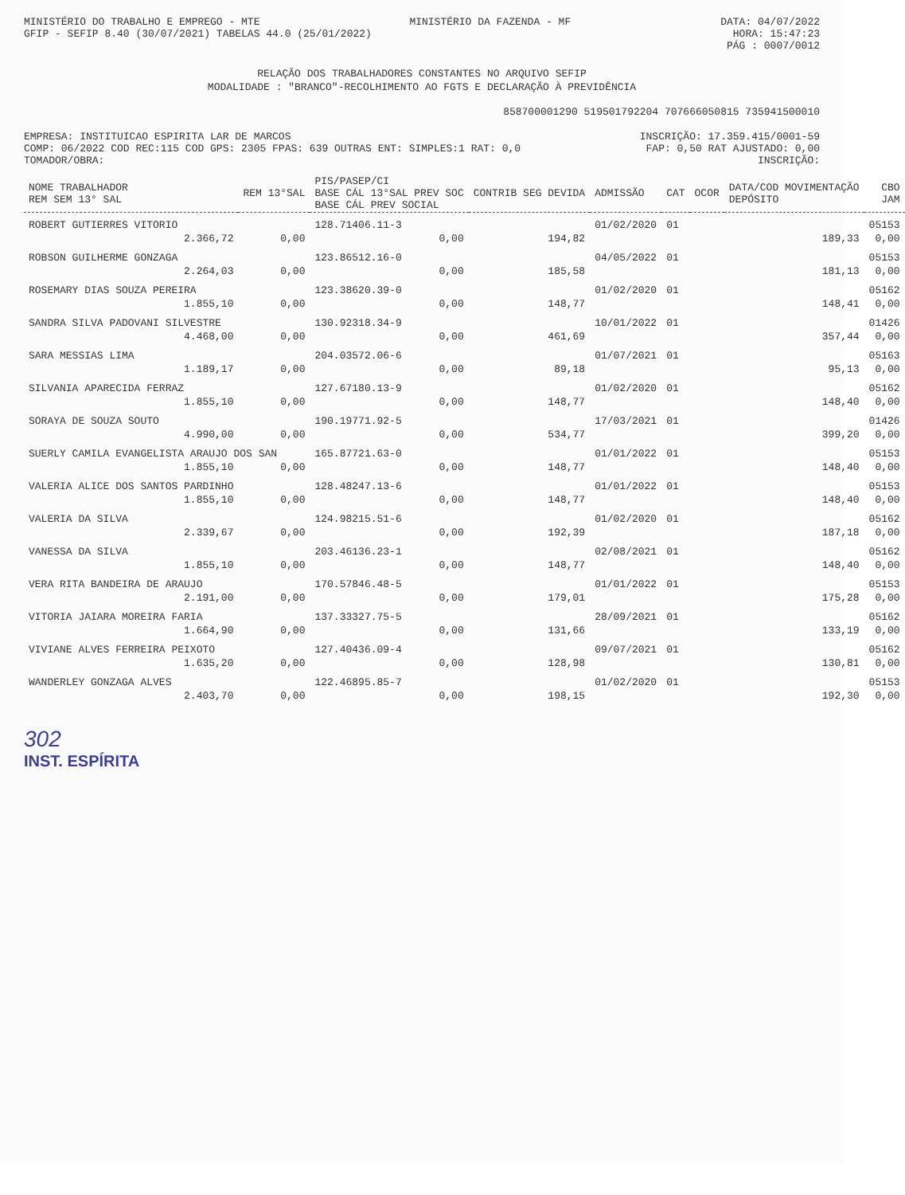MINISTÉRIO DO TRABALHO E EMPREGO - MTE MINISTÉRIO DA FAZENDA - MF DATA: 04/07/2022
GFIP - SEFIP 8.40 (30/07/2021) TABELAS 44.0 (25/01/2022) HORA: 15:47:23
PÁG : 0007/0012
RELAÇÃO DOS TRABALHADORES CONSTANTES NO ARQUIVO SEFIP
MODALIDADE : "BRANCO"-RECOLHIMENTO AO FGTS E DECLARAÇÃO À PREVIDÊNCIA
858700001290 519501792204 707666050815 735941500010
EMPRESA: INSTITUICAO ESPIRITA LAR DE MARCOS INSCRIÇÃO: 17.359.415/0001-59
COMP: 06/2022 COD REC:115 COD GPS: 2305 FPAS: 639 OUTRAS ENT: SIMPLES:1 RAT: 0,0 FAP: 0,50 RAT AJUSTADO: 0,00
TOMADOR/OBRA: INSCRIÇÃO:
| NOME TRABALHADOR REM SEM 13° SAL | REM 13°SAL | PIS/PASEP/CI BASE CÁL 13°SAL PREV SOC BASE CÁL PREV SOCIAL | CONTRIB SEG DEVIDA | ADMISSÃO | CAT | OCOR | DATA/COD MOVIMENTAÇÃO DEPÓSITO | CBO JAM |
| --- | --- | --- | --- | --- | --- | --- | --- | --- |
| ROBERT GUTIERRES VITORIO | | 128.71406.11-3 | | 01/02/2020 | 01 | | | 05153 |
| 2.366,72 | 0,00 | 0,00 | 194,82 | | | | 189,33 | 0,00 |
| ROBSON GUILHERME GONZAGA | | 123.86512.16-0 | | 04/05/2022 | 01 | | | 05153 |
| 2.264,03 | 0,00 | 0,00 | 185,58 | | | | 181,13 | 0,00 |
| ROSEMARY DIAS SOUZA PEREIRA | | 123.38620.39-0 | | 01/02/2020 | 01 | | | 05162 |
| 1.855,10 | 0,00 | 0,00 | 148,77 | | | | 148,41 | 0,00 |
| SANDRA SILVA PADOVANI SILVESTRE | | 130.92318.34-9 | | 10/01/2022 | 01 | | | 01426 |
| 4.468,00 | 0,00 | 0,00 | 461,69 | | | | 357,44 | 0,00 |
| SARA MESSIAS LIMA | | 204.03572.06-6 | | 01/07/2021 | 01 | | | 05163 |
| 1.189,17 | 0,00 | 0,00 | 89,18 | | | | 95,13 | 0,00 |
| SILVANIA APARECIDA FERRAZ | | 127.67180.13-9 | | 01/02/2020 | 01 | | | 05162 |
| 1.855,10 | 0,00 | 0,00 | 148,77 | | | | 148,40 | 0,00 |
| SORAYA DE SOUZA SOUTO | | 190.19771.92-5 | | 17/03/2021 | 01 | | | 01426 |
| 4.990,00 | 0,00 | 0,00 | 534,77 | | | | 399,20 | 0,00 |
| SUERLY CAMILA EVANGELISTA ARAUJO DOS SAN | | 165.87721.63-0 | | 01/01/2022 | 01 | | | 05153 |
| 1.855,10 | 0,00 | 0,00 | 148,77 | | | | 148,40 | 0,00 |
| VALERIA ALICE DOS SANTOS PARDINHO | | 128.48247.13-6 | | 01/01/2022 | 01 | | | 05153 |
| 1.855,10 | 0,00 | 0,00 | 148,77 | | | | 148,40 | 0,00 |
| VALERIA DA SILVA | | 124.98215.51-6 | | 01/02/2020 | 01 | | | 05162 |
| 2.339,67 | 0,00 | 0,00 | 192,39 | | | | 187,18 | 0,00 |
| VANESSA DA SILVA | | 203.46136.23-1 | | 02/08/2021 | 01 | | | 05162 |
| 1.855,10 | 0,00 | 0,00 | 148,77 | | | | 148,40 | 0,00 |
| VERA RITA BANDEIRA DE ARAUJO | | 170.57846.48-5 | | 01/01/2022 | 01 | | | 05153 |
| 2.191,00 | 0,00 | 0,00 | 179,01 | | | | 175,28 | 0,00 |
| VITORIA JAIARA MOREIRA FARIA | | 137.33327.75-5 | | 28/09/2021 | 01 | | | 05162 |
| 1.664,90 | 0,00 | 0,00 | 131,66 | | | | 133,19 | 0,00 |
| VIVIANE ALVES FERREIRA PEIXOTO | | 127.40436.09-4 | | 09/07/2021 | 01 | | | 05162 |
| 1.635,20 | 0,00 | 0,00 | 128,98 | | | | 130,81 | 0,00 |
| WANDERLEY GONZAGA ALVES | | 122.46895.85-7 | | 01/02/2020 | 01 | | | 05153 |
| 2.403,70 | 0,00 | 0,00 | 198,15 | | | | 192,30 | 0,00 |
302
INST. ESPÍRITA